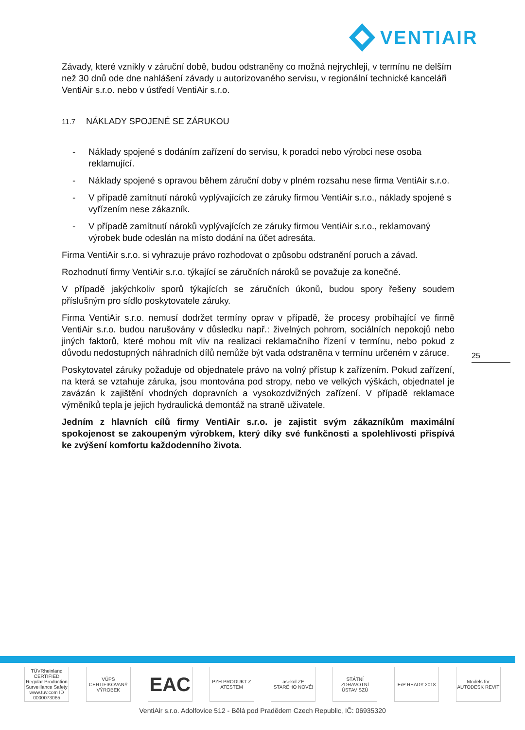VENTIAIR
Závady, které vznikly v záruční době, budou odstraněny co možná nejrychleji, v termínu ne delším než 30 dnů ode dne nahlášení závady u autorizovaného servisu, v regionální technické kanceláři VentiAir s.r.o. nebo v ústředí VentiAir s.r.o.
11.7 NÁKLADY SPOJENÉ SE ZÁRUKOU
- Náklady spojené s dodáním zařízení do servisu, k poradci nebo výrobci nese osoba reklamující.
- Náklady spojené s opravou během záruční doby v plném rozsahu nese firma VentiAir s.r.o.
- V případě zamítnutí nároků vyplývajících ze záruky firmou VentiAir s.r.o., náklady spojené s vyřízením nese zákazník.
- V případě zamítnutí nároků vyplývajících ze záruky firmou VentiAir s.r.o., reklamovaný výrobek bude odeslán na místo dodání na účet adresáta.
Firma VentiAir s.r.o. si vyhrazuje právo rozhodovat o způsobu odstranění poruch a závad.
Rozhodnutí firmy VentiAir s.r.o. týkající se záručních nároků se považuje za konečné.
V případě jakýchkoliv sporů týkajících se záručních úkonů, budou spory řešeny soudem příslušným pro sídlo poskytovatele záruky.
Firma VentiAir s.r.o. nemusí dodržet termíny oprav v případě, že procesy probíhající ve firmě VentiAir s.r.o. budou narušovány v důsledku např.: živelných pohrom, sociálních nepokojů nebo jiných faktorů, které mohou mít vliv na realizaci reklamačního řízení v termínu, nebo pokud z důvodu nedostupných náhradních dílů nemůže být vada odstraněna v termínu určeném v záruce.
Poskytovatel záruky požaduje od objednatele právo na volný přístup k zařízením. Pokud zařízení, na která se vztahuje záruka, jsou montována pod stropy, nebo ve velkých výškách, objednatel je zavázán k zajištění vhodných dopravních a vysokozdvižných zařízení. V případě reklamace výměníků tepla je jejich hydraulická demontáž na straně uživatele.
Jedním z hlavních cílů firmy VentiAir s.r.o. je zajistit svým zákazníkům maximální spokojenost se zakoupeným výrobkem, který díky své funkčnosti a spolehlivosti přispívá ke zvýšení komfortu každodenního života.
25
TÜVRheinland CERTIFIED Regular Production Surveillance Safety www.tuv.com ID 0000073065
VÚPS CERTIFIKOVANÝ VÝROBEK
EAC
PZH PRODUKT Z ATESTEM
asekol ZE STARÉHO NOVÉ!
STÁTNÍ ZDRAVOTNÍ ÚSTAV SZÚ
ErP READY 2018 Models for AUTODESK REVIT
VentiAir s.r.o. Adolfovice 512 - Bělá pod Pradědem Czech Republic, IČ: 06935320